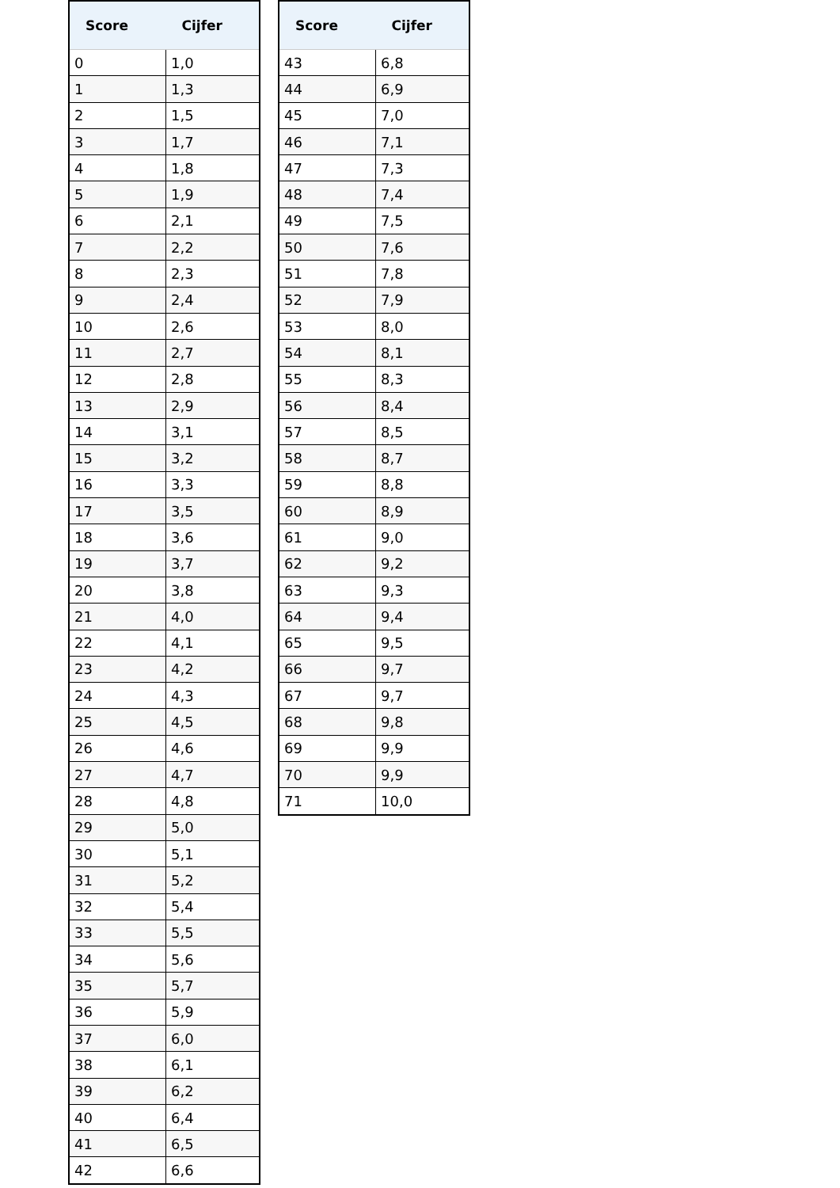| Score | Cijfer |
| --- | --- |
| 0 | 1,0 |
| 1 | 1,3 |
| 2 | 1,5 |
| 3 | 1,7 |
| 4 | 1,8 |
| 5 | 1,9 |
| 6 | 2,1 |
| 7 | 2,2 |
| 8 | 2,3 |
| 9 | 2,4 |
| 10 | 2,6 |
| 11 | 2,7 |
| 12 | 2,8 |
| 13 | 2,9 |
| 14 | 3,1 |
| 15 | 3,2 |
| 16 | 3,3 |
| 17 | 3,5 |
| 18 | 3,6 |
| 19 | 3,7 |
| 20 | 3,8 |
| 21 | 4,0 |
| 22 | 4,1 |
| 23 | 4,2 |
| 24 | 4,3 |
| 25 | 4,5 |
| 26 | 4,6 |
| 27 | 4,7 |
| 28 | 4,8 |
| 29 | 5,0 |
| 30 | 5,1 |
| 31 | 5,2 |
| 32 | 5,4 |
| 33 | 5,5 |
| 34 | 5,6 |
| 35 | 5,7 |
| 36 | 5,9 |
| 37 | 6,0 |
| 38 | 6,1 |
| 39 | 6,2 |
| 40 | 6,4 |
| 41 | 6,5 |
| 42 | 6,6 |
| Score | Cijfer |
| --- | --- |
| 43 | 6,8 |
| 44 | 6,9 |
| 45 | 7,0 |
| 46 | 7,1 |
| 47 | 7,3 |
| 48 | 7,4 |
| 49 | 7,5 |
| 50 | 7,6 |
| 51 | 7,8 |
| 52 | 7,9 |
| 53 | 8,0 |
| 54 | 8,1 |
| 55 | 8,3 |
| 56 | 8,4 |
| 57 | 8,5 |
| 58 | 8,7 |
| 59 | 8,8 |
| 60 | 8,9 |
| 61 | 9,0 |
| 62 | 9,2 |
| 63 | 9,3 |
| 64 | 9,4 |
| 65 | 9,5 |
| 66 | 9,7 |
| 67 | 9,7 |
| 68 | 9,8 |
| 69 | 9,9 |
| 70 | 9,9 |
| 71 | 10,0 |